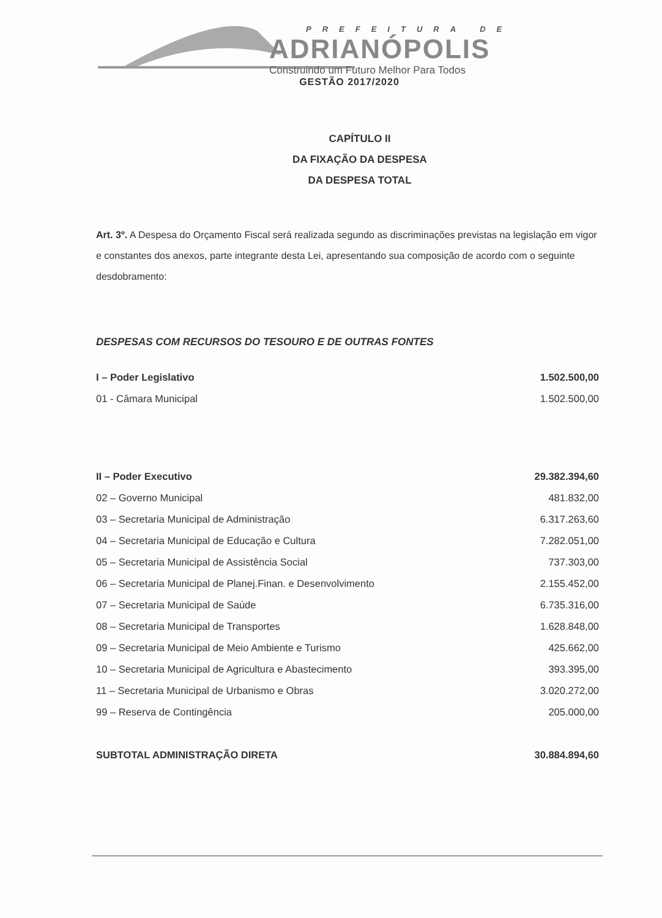PREFEITURA DE
ADRIANÓPOLIS
Construindo um Futuro Melhor Para Todos
GESTÃO 2017/2020
CAPÍTULO II
DA FIXAÇÃO DA DESPESA
DA DESPESA TOTAL
Art. 3º. A Despesa do Orçamento Fiscal será realizada segundo as discriminações previstas na legislação em vigor e constantes dos anexos, parte integrante desta Lei, apresentando sua composição de acordo com o seguinte desdobramento:
DESPESAS COM RECURSOS DO TESOURO E DE OUTRAS FONTES
| I – Poder Legislativo | 1.502.500,00 |
| 01 - Câmara Municipal | 1.502.500,00 |
| II – Poder Executivo | 29.382.394,60 |
| 02 – Governo Municipal | 481.832,00 |
| 03 – Secretaria Municipal de Administração | 6.317.263,60 |
| 04 – Secretaria Municipal de Educação e Cultura | 7.282.051,00 |
| 05 – Secretaria Municipal de Assistência Social | 737.303,00 |
| 06 – Secretaria Municipal de Planej.Finan. e Desenvolvimento | 2.155.452,00 |
| 07 – Secretaria Municipal de Saúde | 6.735.316,00 |
| 08 – Secretaria Municipal de Transportes | 1.628.848,00 |
| 09 – Secretaria Municipal de Meio Ambiente e Turismo | 425.662,00 |
| 10 – Secretaria Municipal de Agricultura e Abastecimento | 393.395,00 |
| 11 – Secretaria Municipal de Urbanismo e Obras | 3.020.272,00 |
| 99 – Reserva de Contingência | 205.000,00 |
| SUBTOTAL ADMINISTRAÇÃO DIRETA | 30.884.894,60 |